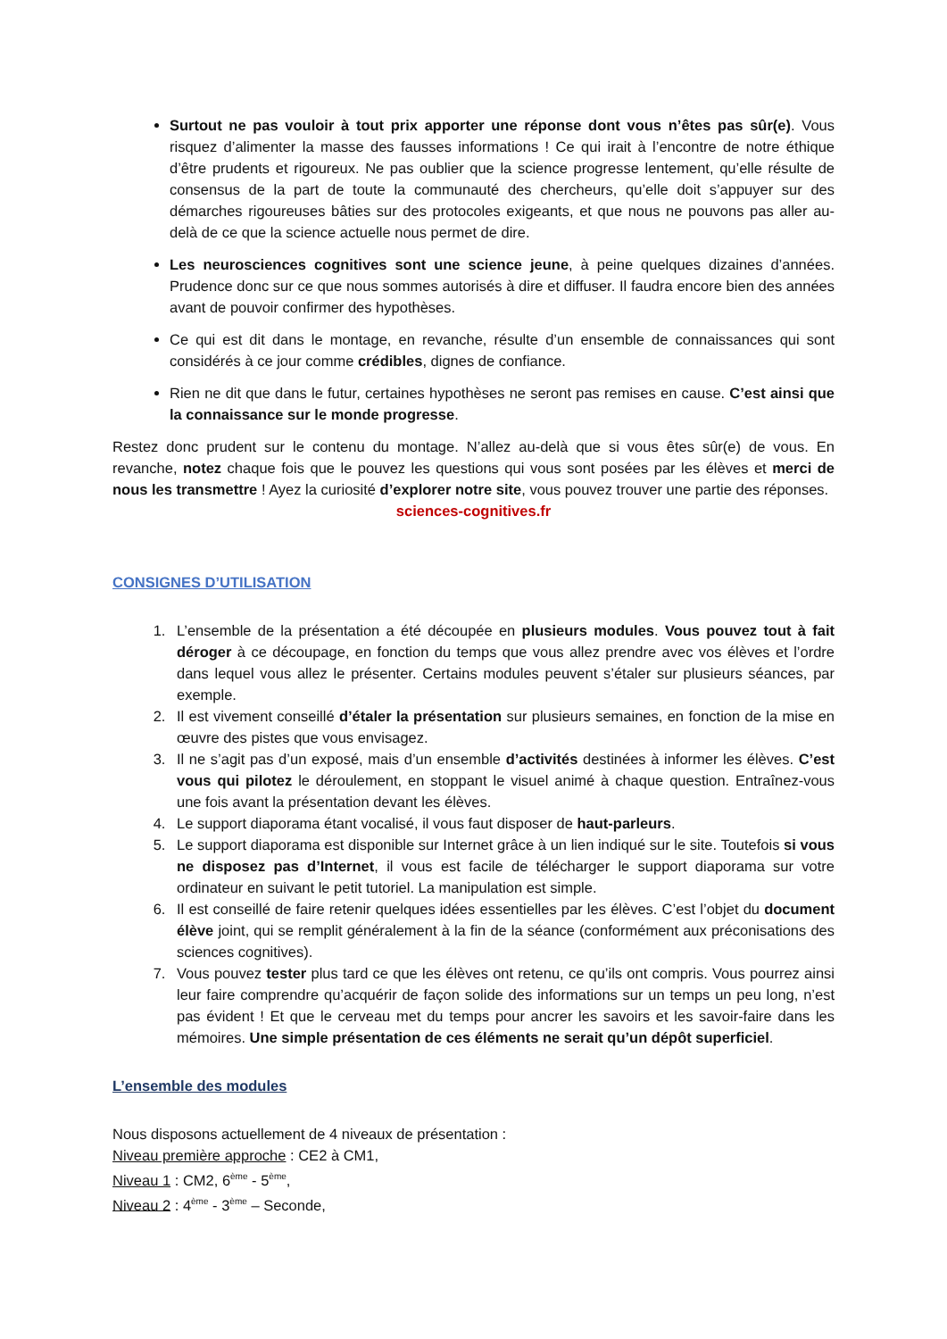Surtout ne pas vouloir à tout prix apporter une réponse dont vous n’êtes pas sûr(e). Vous risquez d’alimenter la masse des fausses informations ! Ce qui irait à l’encontre de notre éthique d’être prudents et rigoureux. Ne pas oublier que la science progresse lentement, qu’elle résulte de consensus de la part de toute la communauté des chercheurs, qu’elle doit s’appuyer sur des démarches rigoureuses bâties sur des protocoles exigeants, et que nous ne pouvons pas aller au-delà de ce que la science actuelle nous permet de dire.
Les neurosciences cognitives sont une science jeune, à peine quelques dizaines d’années. Prudence donc sur ce que nous sommes autorisés à dire et diffuser. Il faudra encore bien des années avant de pouvoir confirmer des hypothèses.
Ce qui est dit dans le montage, en revanche, résulte d’un ensemble de connaissances qui sont considérés à ce jour comme crédibles, dignes de confiance.
Rien ne dit que dans le futur, certaines hypothèses ne seront pas remises en cause. C’est ainsi que la connaissance sur le monde progresse.
Restez donc prudent sur le contenu du montage. N’allez au-delà que si vous êtes sûr(e) de vous. En revanche, notez chaque fois que le pouvez les questions qui vous sont posées par les élèves et merci de nous les transmettre ! Ayez la curiosité d’explorer notre site, vous pouvez trouver une partie des réponses.
sciences-cognitives.fr
CONSIGNES D’UTILISATION
1. L’ensemble de la présentation a été découpée en plusieurs modules. Vous pouvez tout à fait déroger à ce découpage, en fonction du temps que vous allez prendre avec vos élèves et l’ordre dans lequel vous allez le présenter. Certains modules peuvent s’étaler sur plusieurs séances, par exemple.
2. Il est vivement conseillé d’étaler la présentation sur plusieurs semaines, en fonction de la mise en œuvre des pistes que vous envisagez.
3. Il ne s’agit pas d’un exposé, mais d’un ensemble d’activités destinées à informer les élèves. C’est vous qui pilotez le déroulement, en stoppant le visuel animé à chaque question. Entraînez-vous une fois avant la présentation devant les élèves.
4. Le support diaporama étant vocalisé, il vous faut disposer de haut-parleurs.
5. Le support diaporama est disponible sur Internet grâce à un lien indiqué sur le site. Toutefois si vous ne disposez pas d’Internet, il vous est facile de télécharger le support diaporama sur votre ordinateur en suivant le petit tutoriel. La manipulation est simple.
6. Il est conseillé de faire retenir quelques idées essentielles par les élèves. C’est l’objet du document élève joint, qui se remplit généralement à la fin de la séance (conformément aux préconisations des sciences cognitives).
7. Vous pouvez tester plus tard ce que les élèves ont retenu, ce qu’ils ont compris. Vous pourrez ainsi leur faire comprendre qu’acquérir de façon solide des informations sur un temps un peu long, n’est pas évident ! Et que le cerveau met du temps pour ancrer les savoirs et les savoir-faire dans les mémoires. Une simple présentation de ces éléments ne serait qu’un dépôt superficiel.
L’ensemble des modules
Nous disposons actuellement de 4 niveaux de présentation :
Niveau première approche : CE2 à CM1,
Niveau 1 : CM2, 6<sup>ème</sup> - 5<sup>ème</sup>,
Niveau 2 : 4<sup>ème</sup> - 3<sup>ème</sup> – Seconde,